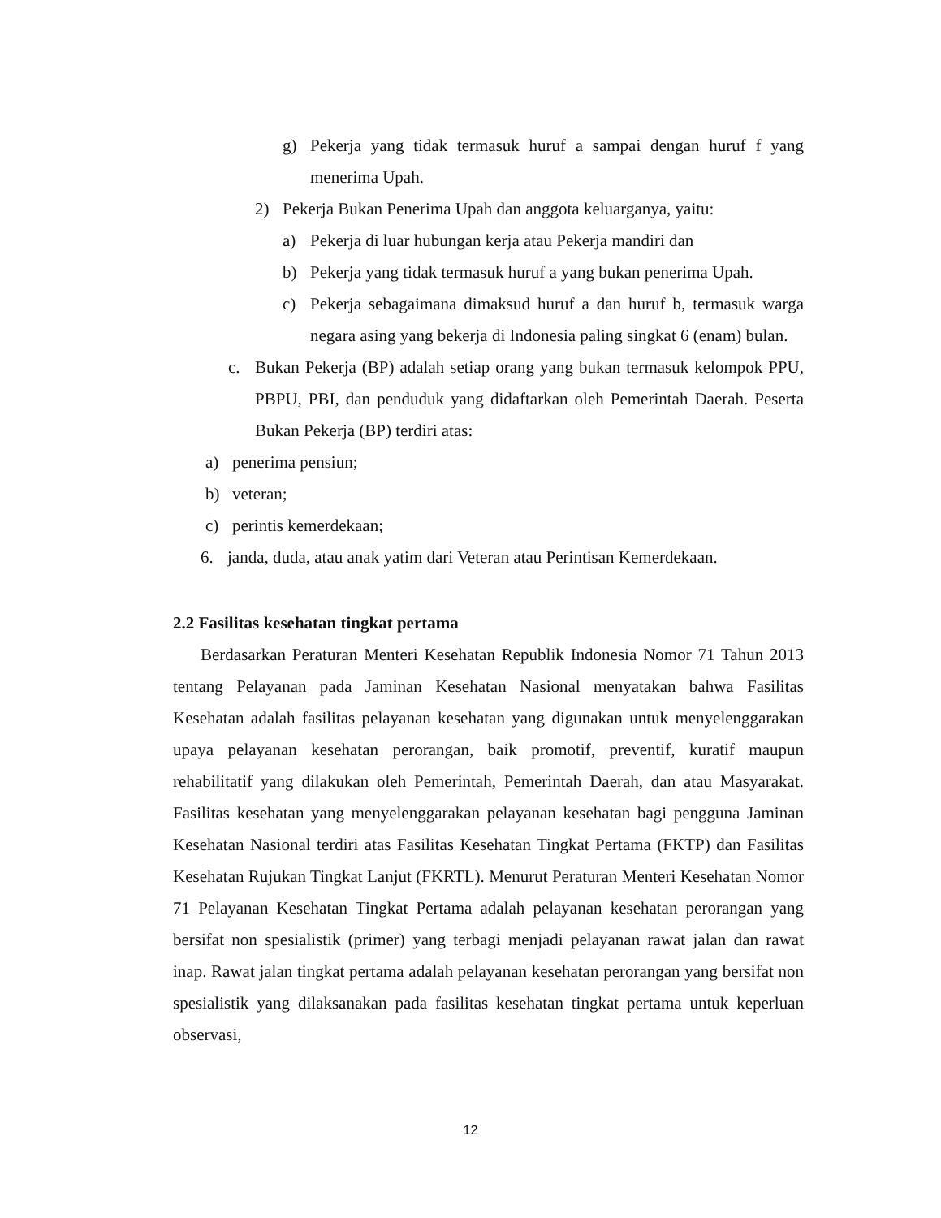g) Pekerja yang tidak termasuk huruf a sampai dengan huruf f yang menerima Upah.
2) Pekerja Bukan Penerima Upah dan anggota keluarganya, yaitu:
a) Pekerja di luar hubungan kerja atau Pekerja mandiri dan
b) Pekerja yang tidak termasuk huruf a yang bukan penerima Upah.
c) Pekerja sebagaimana dimaksud huruf a dan huruf b, termasuk warga negara asing yang bekerja di Indonesia paling singkat 6 (enam) bulan.
c. Bukan Pekerja (BP) adalah setiap orang yang bukan termasuk kelompok PPU, PBPU, PBI, dan penduduk yang didaftarkan oleh Pemerintah Daerah. Peserta Bukan Pekerja (BP) terdiri atas:
a) penerima pensiun;
b) veteran;
c) perintis kemerdekaan;
6. janda, duda, atau anak yatim dari Veteran atau Perintisan Kemerdekaan.
2.2 Fasilitas kesehatan tingkat pertama
Berdasarkan Peraturan Menteri Kesehatan Republik Indonesia Nomor 71 Tahun 2013 tentang Pelayanan pada Jaminan Kesehatan Nasional menyatakan bahwa Fasilitas Kesehatan adalah fasilitas pelayanan kesehatan yang digunakan untuk menyelenggarakan upaya pelayanan kesehatan perorangan, baik promotif, preventif, kuratif maupun rehabilitatif yang dilakukan oleh Pemerintah, Pemerintah Daerah, dan atau Masyarakat. Fasilitas kesehatan yang menyelenggarakan pelayanan kesehatan bagi pengguna Jaminan Kesehatan Nasional terdiri atas Fasilitas Kesehatan Tingkat Pertama (FKTP) dan Fasilitas Kesehatan Rujukan Tingkat Lanjut (FKRTL). Menurut Peraturan Menteri Kesehatan Nomor 71 Pelayanan Kesehatan Tingkat Pertama adalah pelayanan kesehatan perorangan yang bersifat non spesialistik (primer) yang terbagi menjadi pelayanan rawat jalan dan rawat inap. Rawat jalan tingkat pertama adalah pelayanan kesehatan perorangan yang bersifat non spesialistik yang dilaksanakan pada fasilitas kesehatan tingkat pertama untuk keperluan observasi,
12